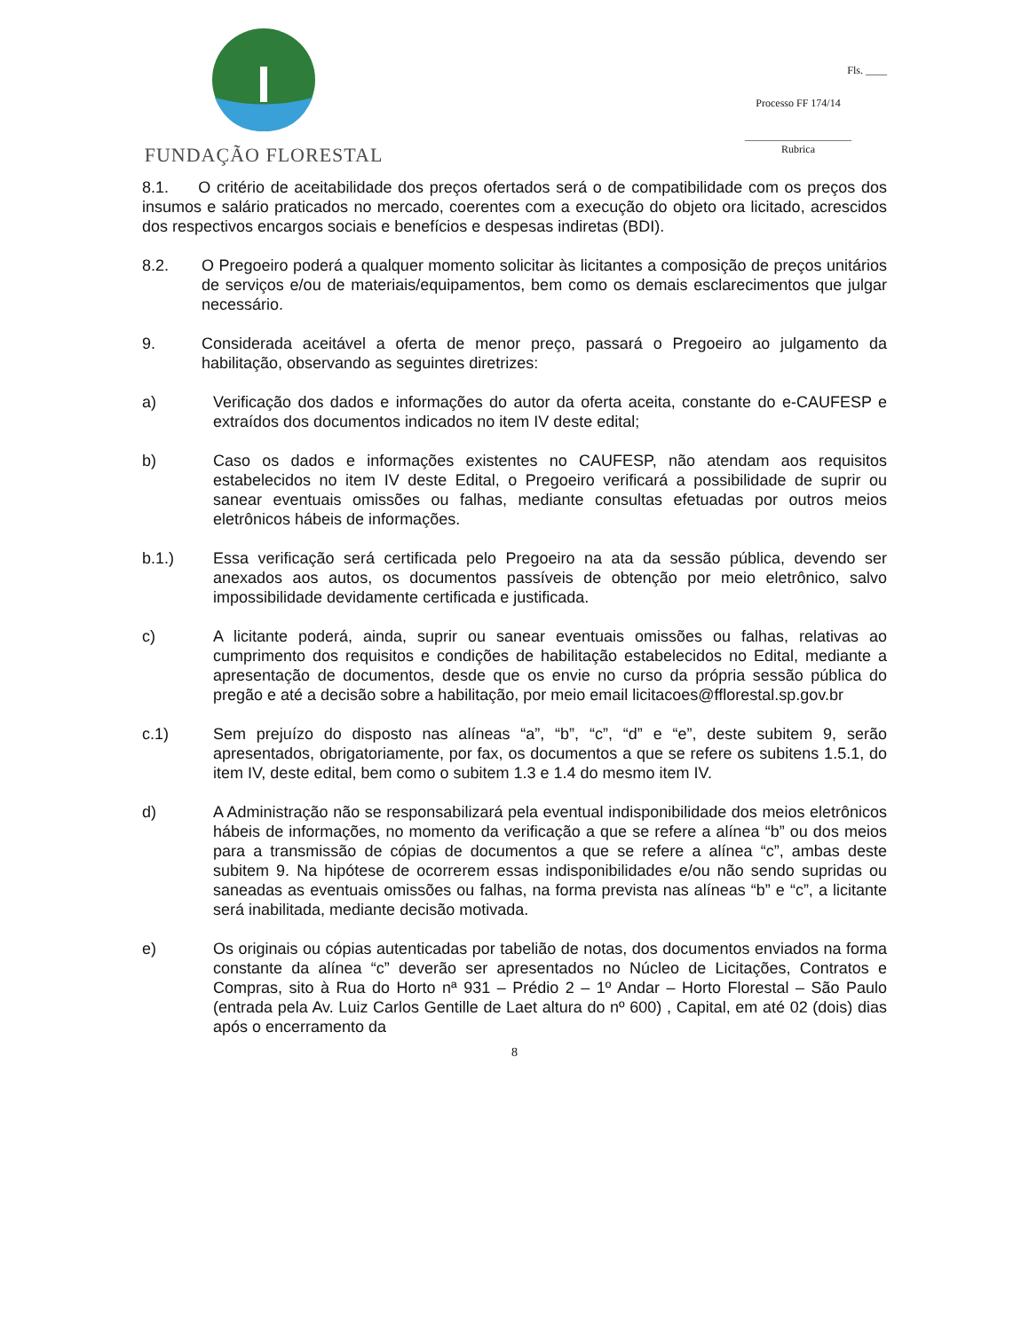FUNDAÇÃO FLORESTAL
Fls. ____
Processo FF 174/14
____________________
Rubrica
8.1. O critério de aceitabilidade dos preços ofertados será o de compatibilidade com os preços dos insumos e salário praticados no mercado, coerentes com a execução do objeto ora licitado, acrescidos dos respectivos encargos sociais e benefícios e despesas indiretas (BDI).
8.2. O Pregoeiro poderá a qualquer momento solicitar às licitantes a composição de preços unitários de serviços e/ou de materiais/equipamentos, bem como os demais esclarecimentos que julgar necessário.
9. Considerada aceitável a oferta de menor preço, passará o Pregoeiro ao julgamento da habilitação, observando as seguintes diretrizes:
a) Verificação dos dados e informações do autor da oferta aceita, constante do e-CAUFESP e extraídos dos documentos indicados no item IV deste edital;
b) Caso os dados e informações existentes no CAUFESP, não atendam aos requisitos estabelecidos no item IV deste Edital, o Pregoeiro verificará a possibilidade de suprir ou sanear eventuais omissões ou falhas, mediante consultas efetuadas por outros meios eletrônicos hábeis de informações.
b.1.) Essa verificação será certificada pelo Pregoeiro na ata da sessão pública, devendo ser anexados aos autos, os documentos passíveis de obtenção por meio eletrônico, salvo impossibilidade devidamente certificada e justificada.
c) A licitante poderá, ainda, suprir ou sanear eventuais omissões ou falhas, relativas ao cumprimento dos requisitos e condições de habilitação estabelecidos no Edital, mediante a apresentação de documentos, desde que os envie no curso da própria sessão pública do pregão e até a decisão sobre a habilitação, por meio email licitacoes@fflorestal.sp.gov.br
c.1) Sem prejuízo do disposto nas alíneas “a”, “b”, “c”, “d” e “e”, deste subitem 9, serão apresentados, obrigatoriamente, por fax, os documentos a que se refere os subitens 1.5.1, do item IV, deste edital, bem como o subitem 1.3 e 1.4 do mesmo item IV.
d) A Administração não se responsabilizará pela eventual indisponibilidade dos meios eletrônicos hábeis de informações, no momento da verificação a que se refere a alínea “b” ou dos meios para a transmissão de cópias de documentos a que se refere a alínea “c”, ambas deste subitem 9. Na hipótese de ocorrerem essas indisponibilidades e/ou não sendo supridas ou saneadas as eventuais omissões ou falhas, na forma prevista nas alíneas “b” e “c”, a licitante será inabilitada, mediante decisão motivada.
e) Os originais ou cópias autenticadas por tabelião de notas, dos documentos enviados na forma constante da alínea “c” deverão ser apresentados no Núcleo de Licitações, Contratos e Compras, sito à Rua do Horto nª 931 – Prédio 2 – 1º Andar – Horto Florestal – São Paulo (entrada pela Av. Luiz Carlos Gentille de Laet altura do nº 600) , Capital, em até 02 (dois) dias após o encerramento da
8